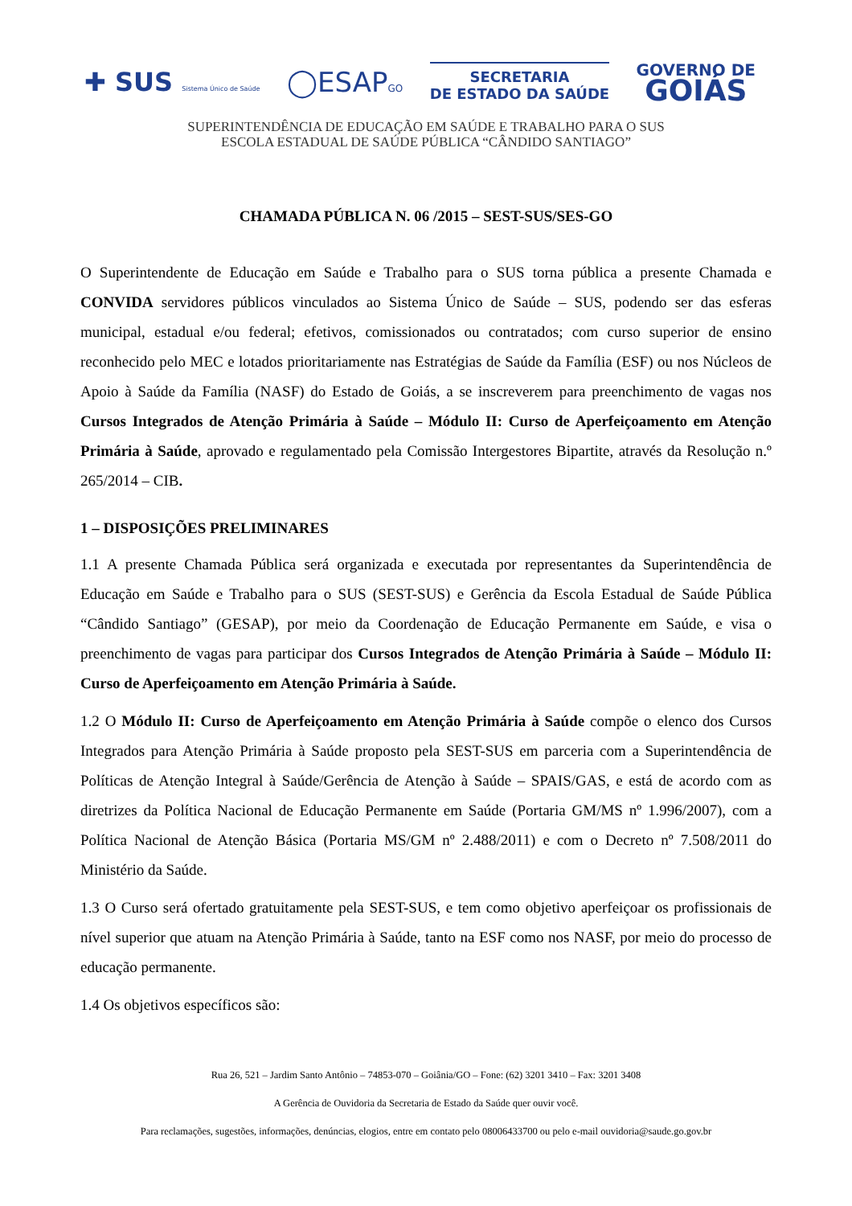✚ SUS Sistema Único de Saúde
◯ESAPGO
SECRETARIA
DE ESTADO DA SAÚDE
GOVERNO DE
GOIÁS
SUPERINTENDÊNCIA DE EDUCAÇÃO EM SAÚDE E TRABALHO PARA O SUS
ESCOLA ESTADUAL DE SAÚDE PÚBLICA “CÂNDIDO SANTIAGO”
CHAMADA PÚBLICA N. 06 /2015 – SEST-SUS/SES-GO
O Superintendente de Educação em Saúde e Trabalho para o SUS torna pública a presente Chamada e CONVIDA servidores públicos vinculados ao Sistema Único de Saúde – SUS, podendo ser das esferas municipal, estadual e/ou federal; efetivos, comissionados ou contratados; com curso superior de ensino reconhecido pelo MEC e lotados prioritariamente nas Estratégias de Saúde da Família (ESF) ou nos Núcleos de Apoio à Saúde da Família (NASF) do Estado de Goiás, a se inscreverem para preenchimento de vagas nos Cursos Integrados de Atenção Primária à Saúde – Módulo II: Curso de Aperfeiçoamento em Atenção Primária à Saúde, aprovado e regulamentado pela Comissão Intergestores Bipartite, através da Resolução n.º 265/2014 – CIB.
1 – DISPOSIÇÕES PRELIMINARES
1.1 A presente Chamada Pública será organizada e executada por representantes da Superintendência de Educação em Saúde e Trabalho para o SUS (SEST-SUS) e Gerência da Escola Estadual de Saúde Pública “Cândido Santiago” (GESAP), por meio da Coordenação de Educação Permanente em Saúde, e visa o preenchimento de vagas para participar dos Cursos Integrados de Atenção Primária à Saúde – Módulo II: Curso de Aperfeiçoamento em Atenção Primária à Saúde.
1.2 O Módulo II: Curso de Aperfeiçoamento em Atenção Primária à Saúde compõe o elenco dos Cursos Integrados para Atenção Primária à Saúde proposto pela SEST-SUS em parceria com a Superintendência de Políticas de Atenção Integral à Saúde/Gerência de Atenção à Saúde – SPAIS/GAS, e está de acordo com as diretrizes da Política Nacional de Educação Permanente em Saúde (Portaria GM/MS nº 1.996/2007), com a Política Nacional de Atenção Básica (Portaria MS/GM nº 2.488/2011) e com o Decreto nº 7.508/2011 do Ministério da Saúde.
1.3 O Curso será ofertado gratuitamente pela SEST-SUS, e tem como objetivo aperfeiçoar os profissionais de nível superior que atuam na Atenção Primária à Saúde, tanto na ESF como nos NASF, por meio do processo de educação permanente.
1.4 Os objetivos específicos são:
Rua 26, 521 – Jardim Santo Antônio – 74853-070 – Goiânia/GO – Fone: (62) 3201 3410 – Fax: 3201 3408
A Gerência de Ouvidoria da Secretaria de Estado da Saúde quer ouvir você.
Para reclamações, sugestões, informações, denúncias, elogios, entre em contato pelo 08006433700 ou pelo e-mail ouvidoria@saude.go.gov.br